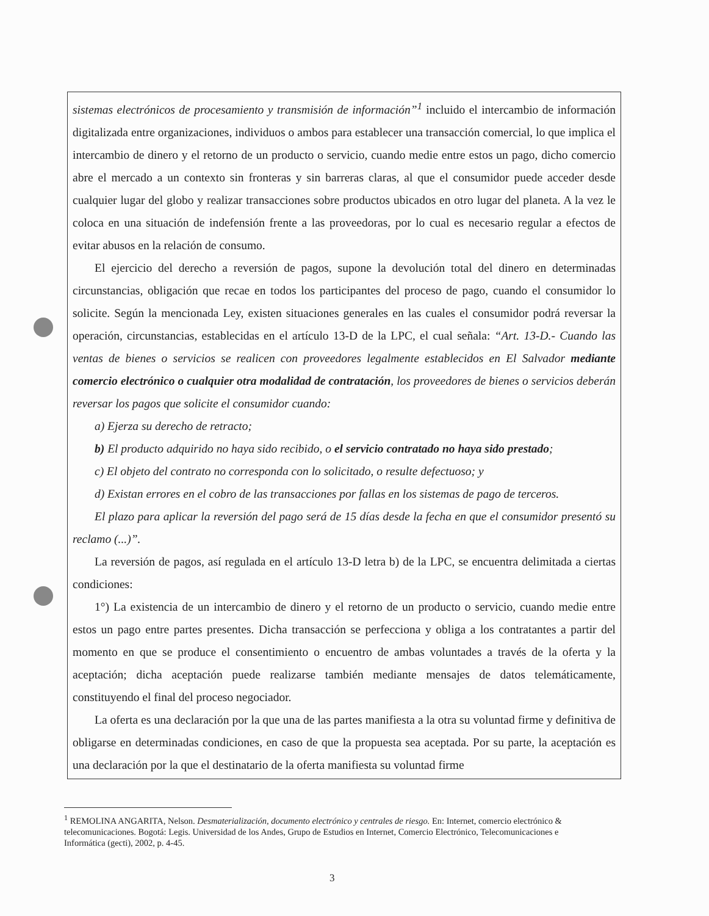sistemas electrónicos de procesamiento y transmisión de información”<sup>1</sup> incluido el intercambio de información digitalizada entre organizaciones, individuos o ambos para establecer una transacción comercial, lo que implica el intercambio de dinero y el retorno de un producto o servicio, cuando medie entre estos un pago, dicho comercio abre el mercado a un contexto sin fronteras y sin barreras claras, al que el consumidor puede acceder desde cualquier lugar del globo y realizar transacciones sobre productos ubicados en otro lugar del planeta. A la vez le coloca en una situación de indefensión frente a las proveedoras, por lo cual es necesario regular a efectos de evitar abusos en la relación de consumo.
El ejercicio del derecho a reversión de pagos, supone la devolución total del dinero en determinadas circunstancias, obligación que recae en todos los participantes del proceso de pago, cuando el consumidor lo solicite. Según la mencionada Ley, existen situaciones generales en las cuales el consumidor podrá reversar la operación, circunstancias, establecidas en el artículo 13-D de la LPC, el cual señala: “Art. 13-D.- Cuando las ventas de bienes o servicios se realicen con proveedores legalmente establecidos en El Salvador mediante comercio electrónico o cualquier otra modalidad de contratación, los proveedores de bienes o servicios deberán reversar los pagos que solicite el consumidor cuando:
a) Ejerza su derecho de retracto;
b) El producto adquirido no haya sido recibido, o el servicio contratado no haya sido prestado;
c) El objeto del contrato no corresponda con lo solicitado, o resulte defectuoso; y
d) Existan errores en el cobro de las transacciones por fallas en los sistemas de pago de terceros.
El plazo para aplicar la reversión del pago será de 15 días desde la fecha en que el consumidor presentó su reclamo (...)”.
La reversión de pagos, así regulada en el artículo 13-D letra b) de la LPC, se encuentra delimitada a ciertas condiciones:
1°) La existencia de un intercambio de dinero y el retorno de un producto o servicio, cuando medie entre estos un pago entre partes presentes. Dicha transacción se perfecciona y obliga a los contratantes a partir del momento en que se produce el consentimiento o encuentro de ambas voluntades a través de la oferta y la aceptación; dicha aceptación puede realizarse también mediante mensajes de datos telemáticamente, constituyendo el final del proceso negociador.
La oferta es una declaración por la que una de las partes manifiesta a la otra su voluntad firme y definitiva de obligarse en determinadas condiciones, en caso de que la propuesta sea aceptada. Por su parte, la aceptación es una declaración por la que el destinatario de la oferta manifiesta su voluntad firme
<sup>1</sup> REMOLINA ANGARITA, Nelson. Desmaterialización, documento electrónico y centrales de riesgo. En: Internet, comercio electrónico & telecomunicaciones. Bogotá: Legis. Universidad de los Andes, Grupo de Estudios en Internet, Comercio Electrónico, Telecomunicaciones e Informática (gecti), 2002, p. 4-45.
3